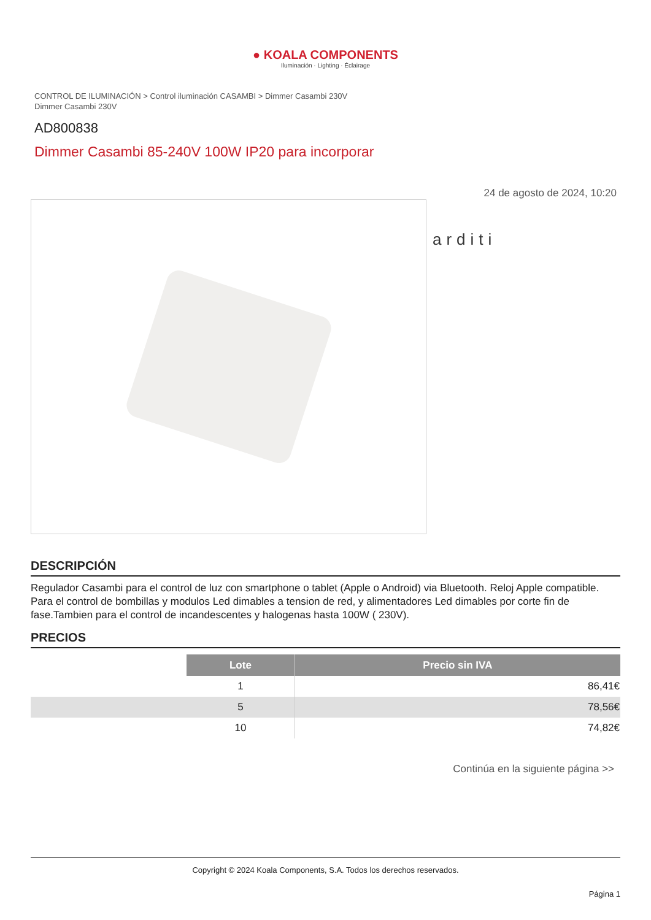● KOALA COMPONENTS
Iluminación · Lighting · Éclairage
CONTROL DE ILUMINACIÓN > Control iluminación CASAMBI > Dimmer Casambi 230V
Dimmer Casambi 230V
AD800838
Dimmer Casambi 85-240V 100W IP20 para incorporar
24 de agosto de 2024, 10:20
arditi
DESCRIPCIÓN
Regulador Casambi para el control de luz con smartphone o tablet (Apple o Android) via Bluetooth. Reloj Apple compatible. Para el control de bombillas y modulos Led dimables a tension de red, y alimentadores Led dimables por corte fin de fase.Tambien para el control de incandescentes y halogenas hasta 100W ( 230V).
PRECIOS
| | Lote | Precio sin IVA |
| | 1 | 86,41€ |
| | 5 | 78,56€ |
| | 10 | 74,82€ |
Continúa en la siguiente página >>
Copyright © 2024 Koala Components, S.A. Todos los derechos reservados.
Página 1